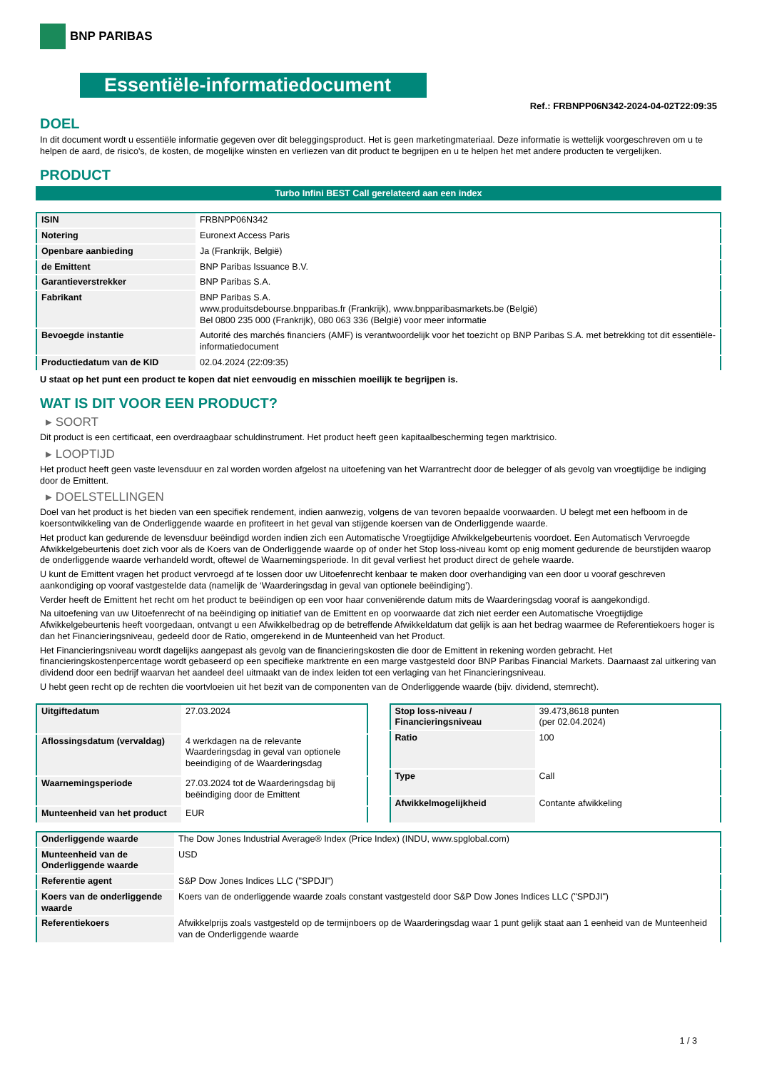BNP PARIBAS
Essentiële-informatiedocument
Ref.: FRBNPP06N342-2024-04-02T22:09:35
DOEL
In dit document wordt u essentiële informatie gegeven over dit beleggingsproduct. Het is geen marketingmateriaal. Deze informatie is wettelijk voorgeschreven om u te helpen de aard, de risico's, de kosten, de mogelijke winsten en verliezen van dit product te begrijpen en u te helpen het met andere producten te vergelijken.
PRODUCT
Turbo Infini BEST Call gerelateerd aan een index
| ISIN | FRBNPP06N342 |
| Notering | Euronext Access Paris |
| Openbare aanbieding | Ja (Frankrijk, België) |
| de Emittent | BNP Paribas Issuance B.V. |
| Garantieverstrekker | BNP Paribas S.A. |
| Fabrikant | BNP Paribas S.A. www.produitsdebourse.bnpparibas.fr (Frankrijk), www.bnpparibasmarkets.be (België) Bel 0800 235 000 (Frankrijk), 080 063 336 (België) voor meer informatie |
| Bevoegde instantie | Autorité des marchés financiers (AMF) is verantwoordelijk voor het toezicht op BNP Paribas S.A. met betrekking tot dit essentiële-informatiedocument |
| Productiedatum van de KID | 02.04.2024 (22:09:35) |
U staat op het punt een product te kopen dat niet eenvoudig en misschien moeilijk te begrijpen is.
WAT IS DIT VOOR EEN PRODUCT?
▸ SOORT
Dit product is een certificaat, een overdraagbaar schuldinstrument. Het product heeft geen kapitaalbescherming tegen marktrisico.
▸ LOOPTIJD
Het product heeft geen vaste levensduur en zal worden worden afgelost na uitoefening van het Warrantrecht door de belegger of als gevolg van vroegtijdige be indiging door de Emittent.
▸ DOELSTELLINGEN
Doel van het product is het bieden van een specifiek rendement, indien aanwezig, volgens de van tevoren bepaalde voorwaarden. U belegt met een hefboom in de koersontwikkeling van de Onderliggende waarde en profiteert in het geval van stijgende koersen van de Onderliggende waarde.
Het product kan gedurende de levensduur beëindigd worden indien zich een Automatische Vroegtijdige Afwikkelgebeurtenis voordoet. Een Automatisch Vervroegde Afwikkelgebeurtenis doet zich voor als de Koers van de Onderliggende waarde op of onder het Stop loss-niveau komt op enig moment gedurende de beurstijden waarop de onderliggende waarde verhandeld wordt, oftewel de Waarnemingsperiode. In dit geval verliest het product direct de gehele waarde.
U kunt de Emittent vragen het product vervroegd af te lossen door uw Uitoefenrecht kenbaar te maken door overhandiging van een door u vooraf geschreven aankondiging op vooraf vastgestelde data (namelijk de ‘Waarderingsdag in geval van optionele beëindiging’).
Verder heeft de Emittent het recht om het product te beëindigen op een voor haar conveniërende datum mits de Waarderingsdag vooraf is aangekondigd.
Na uitoefening van uw Uitoefenrecht of na beëindiging op initiatief van de Emittent en op voorwaarde dat zich niet eerder een Automatische Vroegtijdige Afwikkelgebeurtenis heeft voorgedaan, ontvangt u een Afwikkelbedrag op de betreffende Afwikkeldatum dat gelijk is aan het bedrag waarmee de Referentiekoers hoger is dan het Financieringsniveau, gedeeld door de Ratio, omgerekend in de Munteenheid van het Product.
Het Financieringsniveau wordt dagelijks aangepast als gevolg van de financieringskosten die door de Emittent in rekening worden gebracht. Het financieringskostenpercentage wordt gebaseerd op een specifieke marktrente en een marge vastgesteld door BNP Paribas Financial Markets. Daarnaast zal uitkering van dividend door een bedrijf waarvan het aandeel deel uitmaakt van de index leiden tot een verlaging van het Financieringsniveau.
U hebt geen recht op de rechten die voortvloeien uit het bezit van de componenten van de Onderliggende waarde (bijv. dividend, stemrecht).
| Uitgiftedatum | 27.03.2024 |
| Aflossingsdatum (vervaldag) | 4 werkdagen na de relevante Waarderingsdag in geval van optionele beeindiging of de Waarderingsdag |
| Waarnemingsperiode | 27.03.2024 tot de Waarderingsdag bij beëindiging door de Emittent |
| Munteenheid van het product | EUR |
| Stop loss-niveau / Financieringsniveau | 39.473,8618 punten (per 02.04.2024) |
| Ratio | 100 |
| Type | Call |
| Afwikkelmogelijkheid | Contante afwikkeling |
| Onderliggende waarde | The Dow Jones Industrial Average® Index (Price Index) (INDU, www.spglobal.com) |
| Munteenheid van de Onderliggende waarde | USD |
| Referentie agent | S&P Dow Jones Indices LLC ("SPDJI") |
| Koers van de onderliggende waarde | Koers van de onderliggende waarde zoals constant vastgesteld door S&P Dow Jones Indices LLC ("SPDJI") |
| Referentiekoers | Afwikkelprijs zoals vastgesteld op de termijnboers op de Waarderingsdag waar 1 punt gelijk staat aan 1 eenheid van de Munteenheid van de Onderliggende waarde |
1 / 3